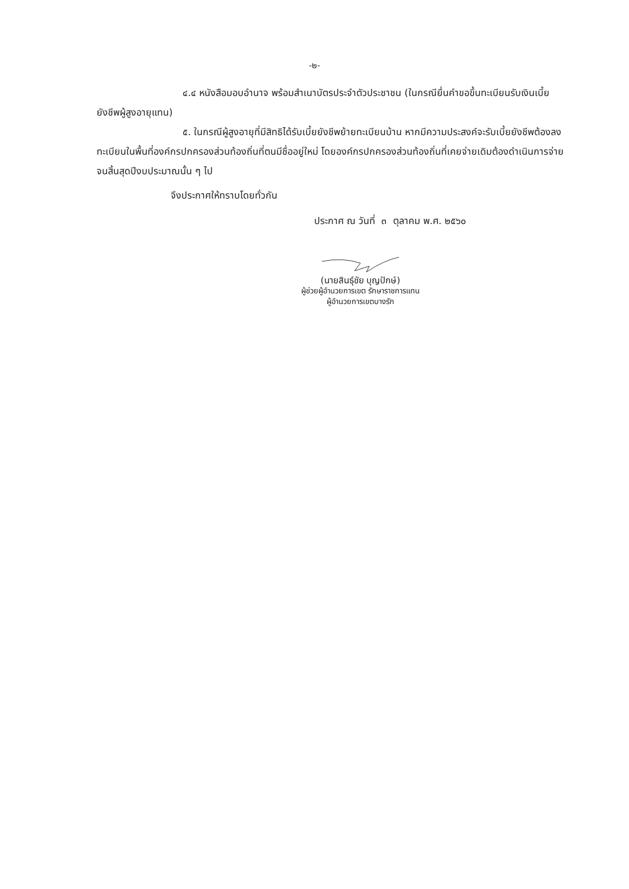-๒-
๔.๔ หนังสือมอบอำนาจ พร้อมสำเนาบัตรประจำตัวประชาชน (ในกรณียื่นคำขอขึ้นทะเบียนรับเงินเบี้ยยังชีพผู้สูงอายุแทน)
๕. ในกรณีผู้สูงอายุที่มีสิทธิได้รับเบี้ยยังชีพย้ายทะเบียนบ้าน หากมีความประสงค์จะรับเบี้ยยังชีพต้องลงทะเบียนในพื้นที่องค์กรปกครองส่วนท้องถิ่นที่ตนมีชื่ออยู่ใหม่ โดยองค์กรปกครองส่วนท้องถิ่นที่เคยจ่ายเดิมต้องดำเนินการจ่ายจนสิ้นสุดปีงบประมาณนั้น ๆ ไป
จึงประกาศให้ทราบโดยทั่วกัน
ประกาศ ณ วันที่ ๓ ตุลาคม พ.ศ. ๒๕๖๐
(นายสินธุ์ชัย บุญปักษ์)
ผู้ช่วยผู้อำนวยการเขต รักษาราชการแทน
ผู้อำนวยการเขตบางรัก